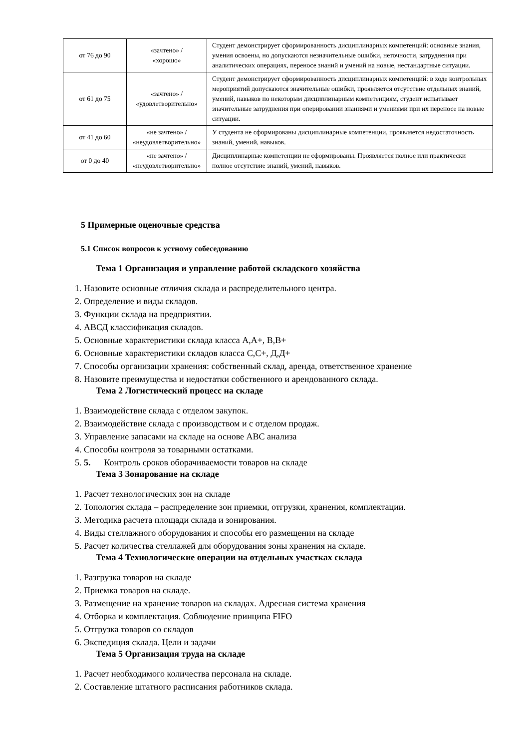| от 76 до 90 | «зачтено» / «хорошо» | Студент демонстрирует сформированность дисциплинарных компетенций: основные знания, умения освоены, но допускаются незначительные ошибки, неточности, затруднения при аналитических операциях, переносе знаний и умений на новые, нестандартные ситуации. |
| от 61 до 75 | «зачтено» / «удовлетворительно» | Студент демонстрирует сформированность дисциплинарных компетенций: в ходе контрольных мероприятий допускаются значительные ошибки, проявляется отсутствие отдельных знаний, умений, навыков по некоторым дисциплинарным компетенциям, студент испытывает значительные затруднения при оперировании знаниями и умениями при их переносе на новые ситуации. |
| от 41 до 60 | «не зачтено» / «неудовлетворительно» | У студента не сформированы дисциплинарные компетенции, проявляется недостаточность знаний, умений, навыков. |
| от 0 до 40 | «не зачтено» / «неудовлетворительно» | Дисциплинарные компетенции не сформированы. Проявляется полное или практически полное отсутствие знаний, умений, навыков. |
5 Примерные оценочные средства
5.1 Список вопросов к устному собеседованию
Тема 1 Организация и управление работой складского хозяйства
1. Назовите основные отличия склада и распределительного центра.
2. Определение и виды складов.
3. Функции склада на предприятии.
4. АВСД классификация складов.
5. Основные характеристики склада класса А,А+, В,В+
6. Основные характеристики складов класса С,С+, Д,Д+
7. Способы организации хранения: собственный склад, аренда, ответственное хранение
8. Назовите преимущества и недостатки собственного и арендованного склада.
Тема 2 Логистический процесс на складе
1. Взаимодействие склада с отделом закупок.
2. Взаимодействие склада с производством и с отделом продаж.
3. Управление запасами на складе на основе АВС анализа
4. Способы контроля за товарными остатками.
5. 5. Контроль сроков оборачиваемости товаров на складе
Тема 3 Зонирование на складе
1. Расчет технологических зон на складе
2. Топология склада – распределение зон приемки, отгрузки, хранения, комплектации.
3. Методика расчета площади склада и зонирования.
4. Виды стеллажного оборудования и способы его размещения на складе
5. Расчет количества стеллажей для оборудования зоны хранения на складе.
Тема 4 Технологические операции на отдельных участках склада
1. Разгрузка товаров на складе
2. Приемка товаров на складе.
3. Размещение на хранение товаров на складах. Адресная система хранения
4. Отборка и комплектация. Соблюдение принципа FIFO
5. Отгрузка товаров со складов
6. Экспедиция склада. Цели и задачи
Тема 5 Организация труда на складе
1. Расчет необходимого количества персонала на складе.
2. Составление штатного расписания работников склада.